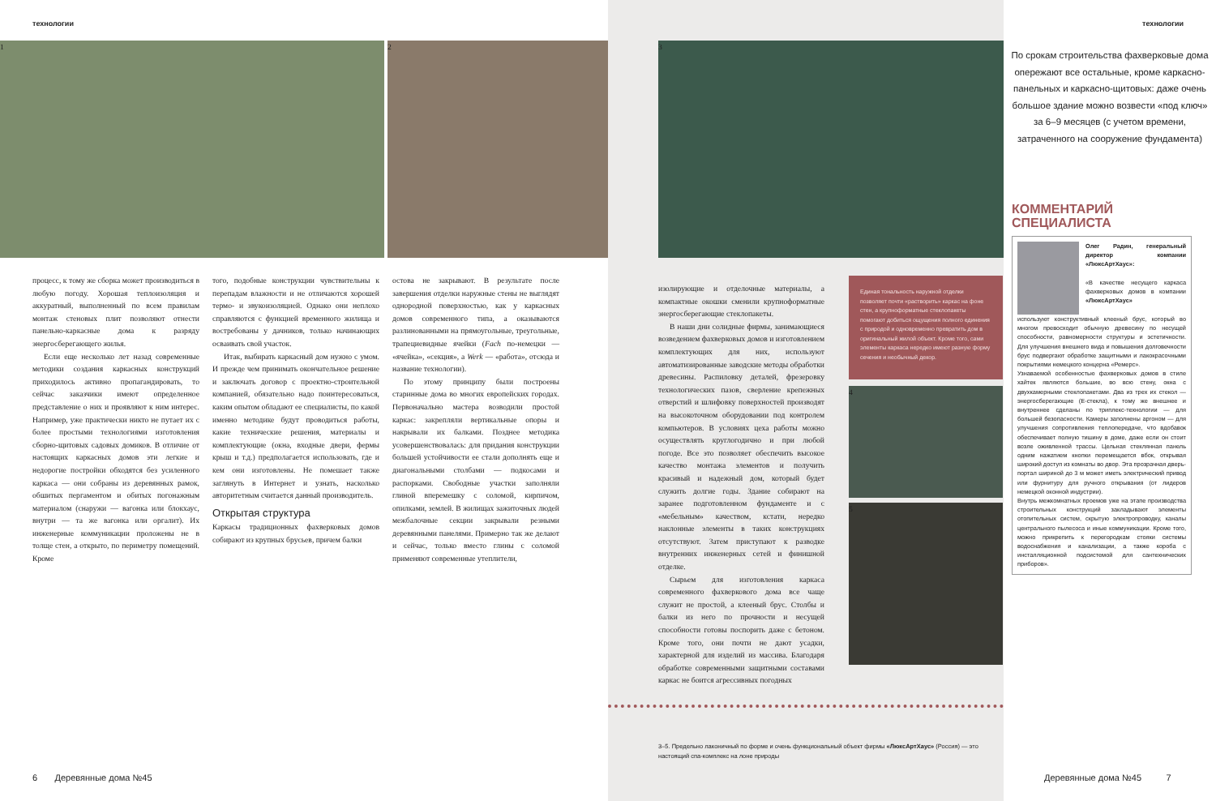технологии
1 2
процесс, к тому же сборка может производиться в любую погоду. Хорошая теплоизоляция и аккуратный, выполненный по всем правилам монтаж стеновых плит позволяют отнести панельно-каркасные дома к разряду энергосберегающего жилья.
Если еще несколько лет назад современные методики создания каркасных конструкций приходилось активно пропагандировать, то сейчас заказчики имеют определенное представление о них и проявляют к ним интерес. Например, уже практически никто не путает их с более простыми технологиями изготовления сборно-щитовых садовых домиков. В отличие от настоящих каркасных домов эти легкие и недорогие постройки обходятся без усиленного каркаса — они собраны из деревянных рамок, обшитых пергаментом и обитых погонажным материалом (снаружи — вагонка или блокхаус, внутри — та же вагонка или оргалит). Их инженерные коммуникации проложены не в толще стен, а открыто, по периметру помещений. Кроме
того, подобные конструкции чувствительны к перепадам влажности и не отличаются хорошей термо- и звукоизоляцией. Однако они неплохо справляются с функцией временного жилища и востребованы у дачников, только начинающих осваивать свой участок.
Итак, выбирать каркасный дом нужно с умом. И прежде чем принимать окончательное решение и заключать договор с проектно-строительной компанией, обязательно надо поинтересоваться, каким опытом обладают ее специалисты, по какой именно методике будут проводиться работы, какие технические решения, материалы и комплектующие (окна, входные двери, фермы крыш и т.д.) предполагается использовать, где и кем они изготовлены. Не помешает также заглянуть в Интернет и узнать, насколько авторитетным считается данный производитель.
Открытая структура
Каркасы традиционных фахверковых домов собирают из крупных брусьев, причем балки
остова не закрывают. В результате после завершения отделки наружные стены не выглядят однородной поверхностью, как у каркасных домов современного типа, а оказываются разлинованными на прямоугольные, треугольные, трапециевидные ячейки (Fach по-немецки — «ячейка», «секция», а Werk — «работа», отсюда и название технологии).
По этому принципу были построены старинные дома во многих европейских городах. Первоначально мастера возводили простой каркас: закрепляли вертикальные опоры и накрывали их балками. Позднее методика усовершенствовалась: для придания конструкции большей устойчивости ее стали дополнять еще и диагональными столбами — подкосами и распорками. Свободные участки заполняли глиной вперемешку с соломой, кирпичом, опилками, землей. В жилищах зажиточных людей межбалочные секции закрывали резными деревянными панелями. Примерно так же делают и сейчас, только вместо глины с соломой применяют современные утеплители,
6 Деревянные дома №45
3
изолирующие и отделочные материалы, а компактные окошки сменили крупноформатные энергосберегающие стеклопакеты.
В наши дни солидные фирмы, занимающиеся возведением фахверковых домов и изготовлением комплектующих для них, используют автоматизированные заводские методы обработки древесины. Распиловку деталей, фрезеровку технологических пазов, сверление крепежных отверстий и шлифовку поверхностей производят на высокоточном оборудовании под контролем компьютеров. В условиях цеха работы можно осуществлять круглогодично и при любой погоде. Все это позволяет обеспечить высокое качество монтажа элементов и получить красивый и надежный дом, который будет служить долгие годы. Здание собирают на заранее подготовленном фундаменте и с «мебельным» качеством, кстати, нередко наклонные элементы в таких конструкциях отсутствуют. Затем приступают к разводке внутренних инженерных сетей и финишной отделке.
Сырьем для изготовления каркаса современного фахверкового дома все чаще служит не простой, а клееный брус. Столбы и балки из него по прочности и несущей способности готовы поспорить даже с бетоном. Кроме того, они почти не дают усадки, характерной для изделий из массива. Благодаря обработке современными защитными составами каркас не боится агрессивных погодных
Единая тональность наружной отделки позволяет почти «растворить» каркас на фоне стен, а крупноформатные стеклопакеты помогают добиться ощущения полного единения с природой и одновременно превратить дом в оригинальный жилой объект. Кроме того, сами элементы каркаса нередко имеют разную форму сечения и необычный декор.
4
5
3–5. Предельно лаконичный по форме и очень функциональный объект фирмы «ЛюксАртХаус» (Россия) — это настоящий спа-комплекс на лоне природы
технологии
По срокам строительства фахверковые дома опережают все остальные, кроме каркасно-панельных и каркасно-щитовых: даже очень большое здание можно возвести «под ключ» за 6–9 месяцев (с учетом времени, затраченного на сооружение фундамента)
КОММЕНТАРИЙ
СПЕЦИАЛИСТА
Олег Радин, генеральный директор компании «ЛюксАртХаус»:
«В качестве несущего каркаса фахверковых домов в компании «ЛюксАртХаус»
используют конструктивный клееный брус, который во многом превосходит обычную древесину по несущей способности, равномерности структуры и эстетичности. Для улучшения внешнего вида и повышения долговечности брус подвергают обработке защитными и лакокрасочными покрытиями немецкого концерна «Ремерс».
Узнаваемой особенностью фахверковых домов в стиле хайтек являются большие, во всю стену, окна с двухкамерными стеклопакетами. Два из трех их стекол — энергосберегающие (Е-стекла), к тому же внешнее и внутреннее сделаны по триплекс-технологии — для большей безопасности. Камеры заполнены аргоном — для улучшения сопротивления теплопередаче, что вдобавок обеспечивает полную тишину в доме, даже если он стоит возле оживленной трассы. Цельная стеклянная панель одним нажатием кнопки перемещается вбок, открывая широкий доступ из комнаты во двор. Эта прозрачная дверь-портал шириной до 3 м может иметь электрический привод или фурнитуру для ручного открывания (от лидеров немецкой оконной индустрии).
Внутрь межкомнатных проемов уже на этапе производства строительных конструкций закладывают элементы отопительных систем, скрытую электропроводку, каналы центрального пылесоса и иные коммуникации. Кроме того, можно прикрепить к перегородкам стояки системы водоснабжения и канализации, а также короба с инсталляционной подсистемой для сантехнических приборов».
Деревянные дома №45 7